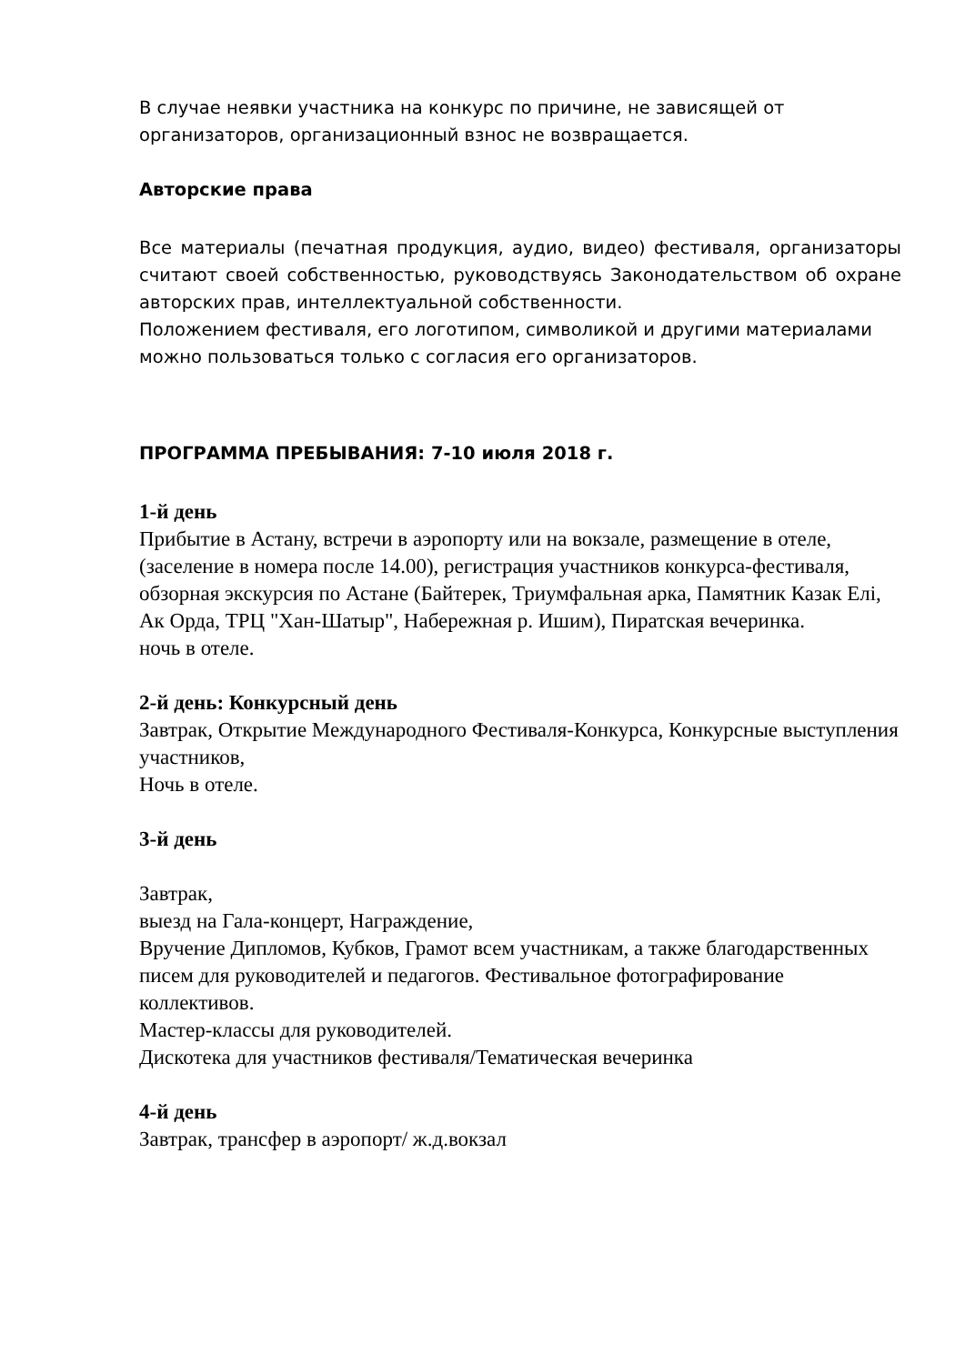В случае неявки участника на конкурс по причине, не зависящей от организаторов, организационный взнос не возвращается.
Авторские права
Все материалы (печатная продукция, аудио, видео) фестиваля, организаторы считают своей собственностью, руководствуясь Законодательством об охране авторских прав, интеллектуальной собственности.
Положением фестиваля, его логотипом, символикой и другими материалами можно пользоваться только с согласия его организаторов.
ПРОГРАММА ПРЕБЫВАНИЯ: 7-10 июля 2018 г.
1-й день
Прибытие в Астану, встречи в аэропорту или на вокзале, размещение в отеле, (заселение в номера после 14.00), регистрация участников конкурса-фестиваля, обзорная экскурсия по Астане (Байтерек, Триумфальная арка, Памятник Казак Елi, Ак Орда, ТРЦ "Хан-Шатыр", Набережная р. Ишим), Пиратская вечеринка.
ночь в отеле.
2-й день: Конкурсный день
Завтрак, Открытие Международного Фестиваля-Конкурса, Конкурсные выступления участников,
Ночь в отеле.
3-й день
Завтрак,
выезд на Гала-концерт, Награждение,
Вручение Дипломов, Кубков, Грамот всем участникам, а также благодарственных писем для руководителей и педагогов. Фестивальное фотографирование коллективов.
Мастер-классы для руководителей.
Дискотека для участников фестиваля/Тематическая вечеринка
4-й день
Завтрак, трансфер в аэропорт/ ж.д.вокзал